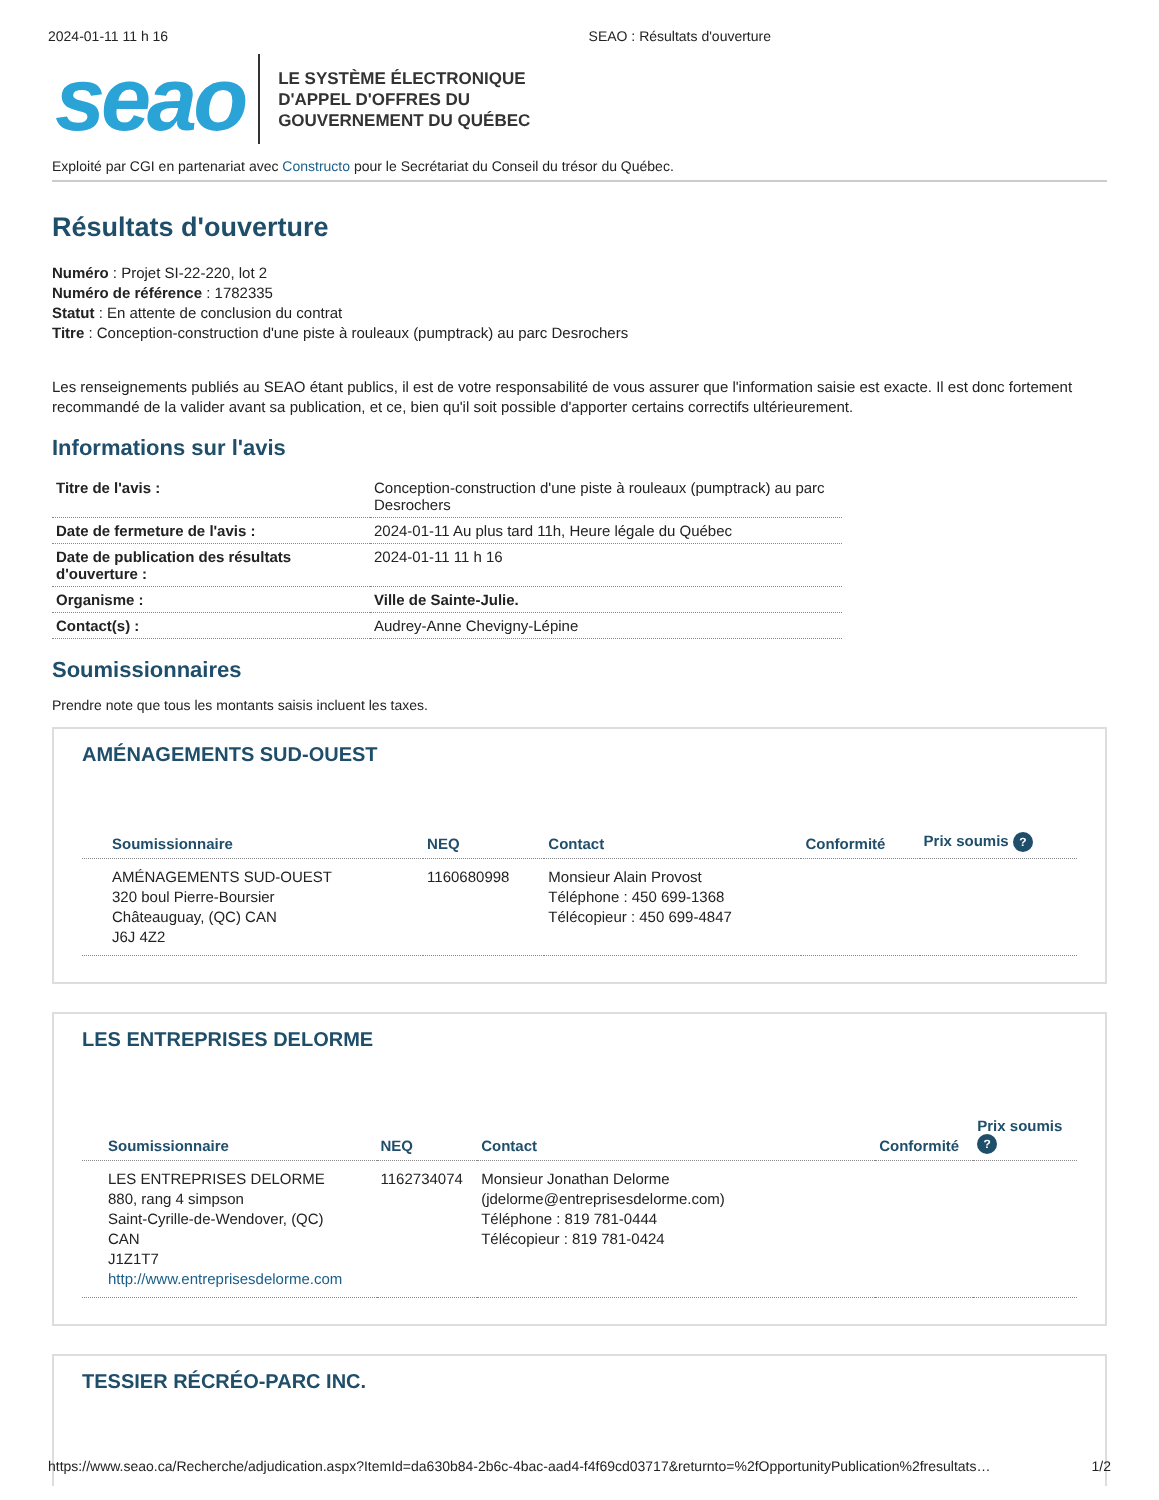2024-01-11 11 h 16 SEAO : Résultats d'ouverture
seao
LE SYSTÈME ÉLECTRONIQUE
D'APPEL D'OFFRES DU
GOUVERNEMENT DU QUÉBEC
Exploité par CGI en partenariat avec Constructo pour le Secrétariat du Conseil du trésor du Québec.
Résultats d'ouverture
Numéro : Projet SI-22-220, lot 2
Numéro de référence : 1782335
Statut : En attente de conclusion du contrat
Titre : Conception-construction d'une piste à rouleaux (pumptrack) au parc Desrochers
Les renseignements publiés au SEAO étant publics, il est de votre responsabilité de vous assurer que l'information saisie est exacte. Il est donc fortement recommandé de la valider avant sa publication, et ce, bien qu'il soit possible d'apporter certains correctifs ultérieurement.
Informations sur l'avis
| Titre de l'avis : | Conception-construction d'une piste à rouleaux (pumptrack) au parc Desrochers |
| Date de fermeture de l'avis : | 2024-01-11 Au plus tard 11h, Heure légale du Québec |
| Date de publication des résultats d'ouverture : | 2024-01-11 11 h 16 |
| Organisme : | Ville de Sainte-Julie. |
| Contact(s) : | Audrey-Anne Chevigny-Lépine |
Soumissionnaires
Prendre note que tous les montants saisis incluent les taxes.
AMÉNAGEMENTS SUD-OUEST
| Soumissionnaire | NEQ | Contact | Conformité | Prix soumis ? |
| --- | --- | --- | --- | --- |
| AMÉNAGEMENTS SUD-OUEST 320 boul Pierre-Boursier Châteauguay, (QC) CAN J6J 4Z2 | 1160680998 | Monsieur Alain Provost Téléphone : 450 699-1368 Télécopieur : 450 699-4847 | | |
LES ENTREPRISES DELORME
| Soumissionnaire | NEQ | Contact | Conformité | Prix soumis ? |
| --- | --- | --- | --- | --- |
| LES ENTREPRISES DELORME 880, rang 4 simpson Saint-Cyrille-de-Wendover, (QC) CAN J1Z1T7 http://www.entreprisesdelorme.com | 1162734074 | Monsieur Jonathan Delorme (jdelorme@entreprisesdelorme.com) Téléphone : 819 781-0444 Télécopieur : 819 781-0424 | | |
TESSIER RÉCRÉO-PARC INC.
https://www.seao.ca/Recherche/adjudication.aspx?ItemId=da630b84-2b6c-4bac-aad4-f4f69cd03717&returnto=%2fOpportunityPublication%2fresultats… 1/2